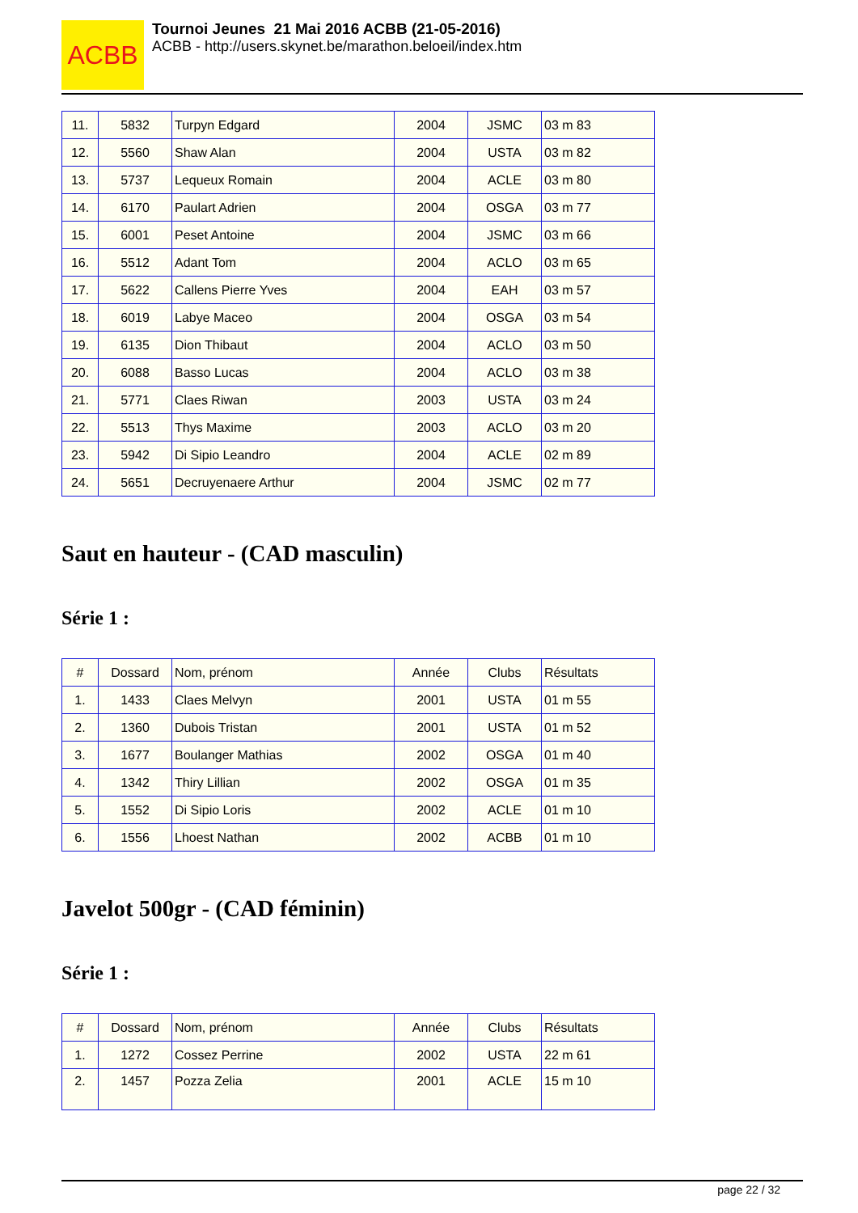ACBB
Tournoi Jeunes 21 Mai 2016 ACBB (21-05-2016)
ACBB - http://users.skynet.be/marathon.beloeil/index.htm
| 11. | 5832 | Turpyn Edgard | 2004 | JSMC | 03 m 83 |
| 12. | 5560 | Shaw Alan | 2004 | USTA | 03 m 82 |
| 13. | 5737 | Lequeux Romain | 2004 | ACLE | 03 m 80 |
| 14. | 6170 | Paulart Adrien | 2004 | OSGA | 03 m 77 |
| 15. | 6001 | Peset Antoine | 2004 | JSMC | 03 m 66 |
| 16. | 5512 | Adant Tom | 2004 | ACLO | 03 m 65 |
| 17. | 5622 | Callens Pierre Yves | 2004 | EAH | 03 m 57 |
| 18. | 6019 | Labye Maceo | 2004 | OSGA | 03 m 54 |
| 19. | 6135 | Dion Thibaut | 2004 | ACLO | 03 m 50 |
| 20. | 6088 | Basso Lucas | 2004 | ACLO | 03 m 38 |
| 21. | 5771 | Claes Riwan | 2003 | USTA | 03 m 24 |
| 22. | 5513 | Thys Maxime | 2003 | ACLO | 03 m 20 |
| 23. | 5942 | Di Sipio Leandro | 2004 | ACLE | 02 m 89 |
| 24. | 5651 | Decruyenaere Arthur | 2004 | JSMC | 02 m 77 |
Saut en hauteur - (CAD masculin)
Série 1 :
| # | Dossard | Nom, prénom | Année | Clubs | Résultats |
| --- | --- | --- | --- | --- | --- |
| 1. | 1433 | Claes Melvyn | 2001 | USTA | 01 m 55 |
| 2. | 1360 | Dubois Tristan | 2001 | USTA | 01 m 52 |
| 3. | 1677 | Boulanger Mathias | 2002 | OSGA | 01 m 40 |
| 4. | 1342 | Thiry Lillian | 2002 | OSGA | 01 m 35 |
| 5. | 1552 | Di Sipio Loris | 2002 | ACLE | 01 m 10 |
| 6. | 1556 | Lhoest Nathan | 2002 | ACBB | 01 m 10 |
Javelot 500gr - (CAD féminin)
Série 1 :
| # | Dossard | Nom, prénom | Année | Clubs | Résultats |
| --- | --- | --- | --- | --- | --- |
| 1. | 1272 | Cossez Perrine | 2002 | USTA | 22 m 61 |
| 2. | 1457 | Pozza Zelia | 2001 | ACLE | 15 m 10 |
page 22 / 32